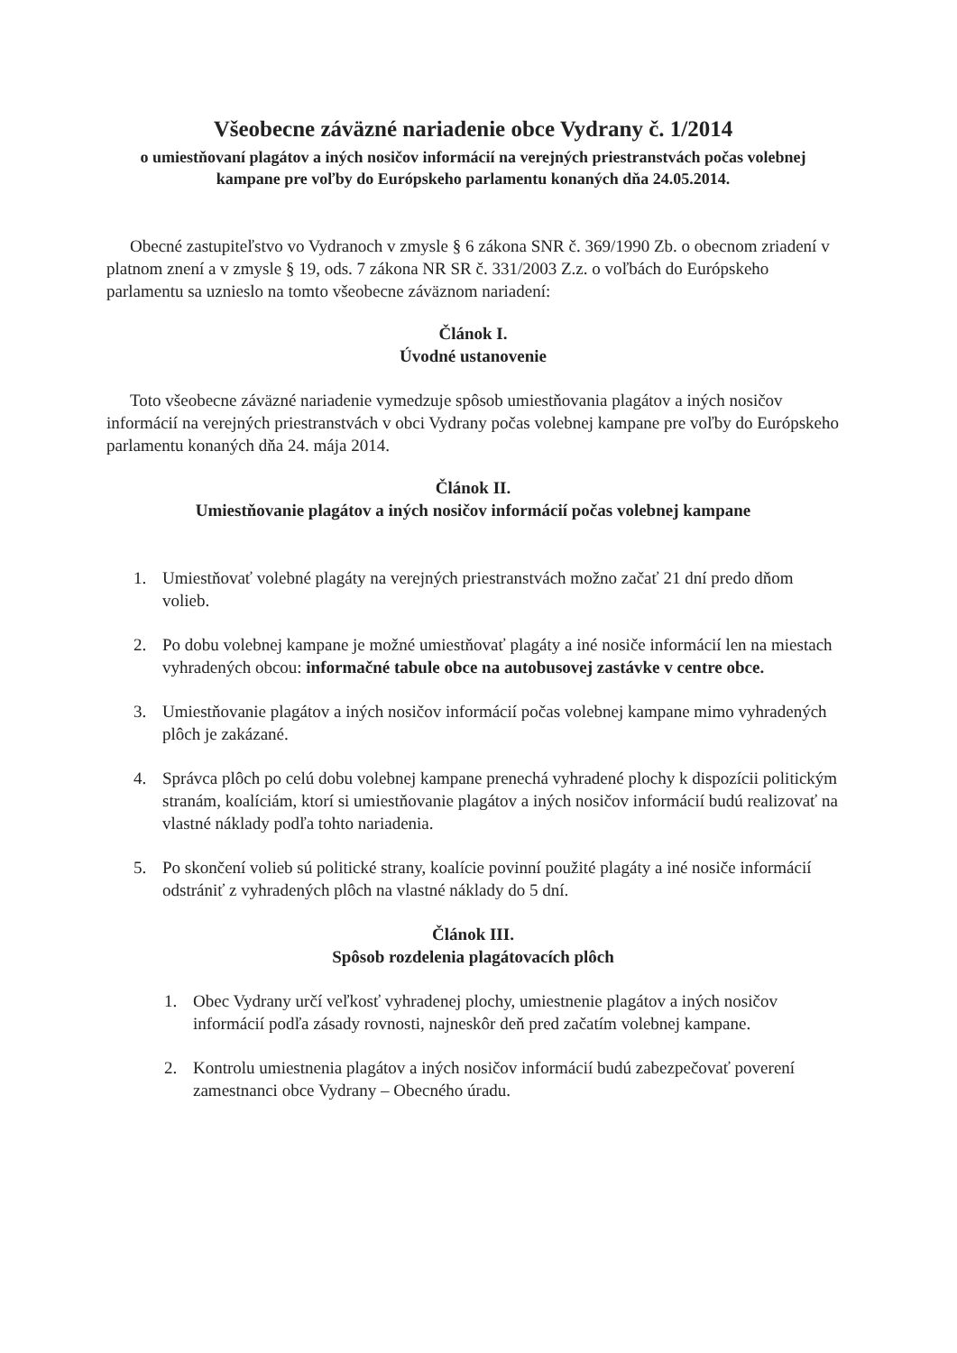Všeobecne záväzné nariadenie obce Vydrany č. 1/2014
o umiestňovaní plagátov a iných nosičov informácií na verejných priestranstvách počas volebnej kampane pre voľby do Európskeho parlamentu konaných dňa 24.05.2014.
Obecné zastupiteľstvo vo Vydranoch v zmysle § 6 zákona SNR č. 369/1990 Zb. o obecnom zriadení v platnom znení a v zmysle § 19, ods. 7 zákona NR SR č. 331/2003 Z.z. o voľbách do Európskeho parlamentu sa uznieslo na tomto všeobecne záväznom nariadení:
Článok I.
Úvodné ustanovenie
Toto všeobecne záväzné nariadenie vymedzuje spôsob umiestňovania plagátov a iných nosičov informácií na verejných priestranstvách v obci Vydrany počas volebnej kampane pre voľby do Európskeho parlamentu konaných dňa 24. mája 2014.
Článok II.
Umiestňovanie plagátov a iných nosičov informácií počas volebnej kampane
1. Umiestňovať volebné plagáty na verejných priestranstvách možno začať 21 dní predo dňom volieb.
2. Po dobu volebnej kampane je možné umiestňovať plagáty a iné nosiče informácií len na miestach vyhradených obcou: informačné tabule obce na autobusovej zastávke v centre obce.
3. Umiestňovanie plagátov a iných nosičov informácií počas volebnej kampane mimo vyhradených plôch je zakázané.
4. Správca plôch po celú dobu volebnej kampane prenechá vyhradené plochy k dispozícii politickým stranám, koalíciám, ktorí si umiestňovanie plagátov a iných nosičov informácií budú realizovať na vlastné náklady podľa tohto nariadenia.
5. Po skončení volieb sú politické strany, koalície povinní použité plagáty a iné nosiče informácií odstrániť z vyhradených plôch na vlastné náklady do 5 dní.
Článok III.
Spôsob rozdelenia plagátovacích plôch
1. Obec Vydrany určí veľkosť vyhradenej plochy, umiestnenie plagátov a iných nosičov informácií podľa zásady rovnosti, najneskôr deň pred začatím volebnej kampane.
2. Kontrolu umiestnenia plagátov a iných nosičov informácií budú zabezpečovať poverení zamestnanci obce Vydrany – Obecného úradu.